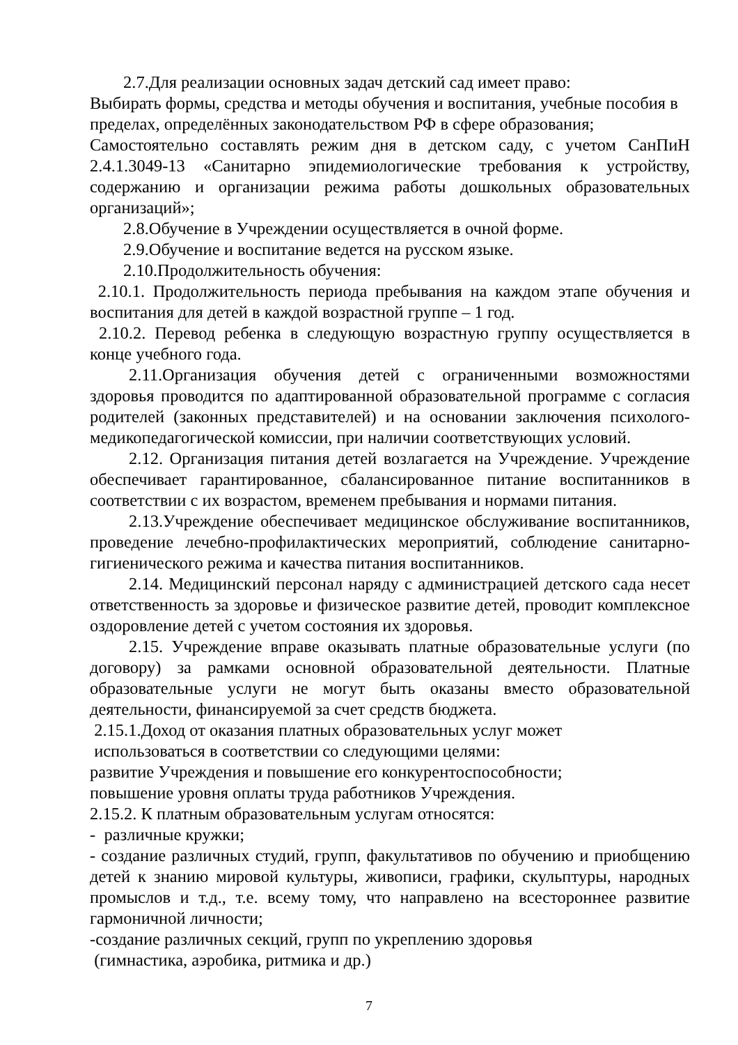2.7.Для реализации основных задач детский сад имеет право:
Выбирать формы, средства и методы обучения и воспитания, учебные пособия в пределах, определённых законодательством РФ в сфере образования;
Самостоятельно составлять режим дня в детском саду, с учетом СанПиН 2.4.1.3049-13 «Санитарно эпидемиологические требования к устройству, содержанию и организации режима работы дошкольных образовательных организаций»;
2.8.Обучение в Учреждении осуществляется в очной форме.
2.9.Обучение и воспитание ведется на русском языке.
2.10.Продолжительность обучения:
2.10.1. Продолжительность периода пребывания на каждом этапе обучения и воспитания для детей в каждой возрастной группе – 1 год.
2.10.2. Перевод ребенка в следующую возрастную группу осуществляется в конце учебного года.
2.11.Организация обучения детей с ограниченными возможностями здоровья проводится по адаптированной образовательной программе с согласия родителей (законных представителей) и на основании заключения психолого-медикопедагогической комиссии, при наличии соответствующих условий.
2.12. Организация питания детей возлагается на Учреждение. Учреждение обеспечивает гарантированное, сбалансированное питание воспитанников в соответствии с их возрастом, временем пребывания и нормами питания.
2.13.Учреждение обеспечивает медицинское обслуживание воспитанников, проведение лечебно-профилактических мероприятий, соблюдение санитарно-гигиенического режима и качества питания воспитанников.
2.14. Медицинский персонал наряду с администрацией детского сада несет ответственность за здоровье и физическое развитие детей, проводит комплексное оздоровление детей с учетом состояния их здоровья.
2.15. Учреждение вправе оказывать платные образовательные услуги (по договору) за рамками основной образовательной деятельности. Платные образовательные услуги не могут быть оказаны вместо образовательной деятельности, финансируемой за счет средств бюджета.
2.15.1.Доход от оказания платных образовательных услуг может
использоваться в соответствии со следующими целями:
развитие Учреждения и повышение его конкурентоспособности;
повышение уровня оплаты труда работников Учреждения.
2.15.2. К платным образовательным услугам относятся:
- различные кружки;
- создание различных студий, групп, факультативов по обучению и приобщению детей к знанию мировой культуры, живописи, графики, скульптуры, народных промыслов и т.д., т.е. всему тому, что направлено на всестороннее развитие гармоничной личности;
-создание различных секций, групп по укреплению здоровья
(гимнастика, аэробика, ритмика и др.)
7